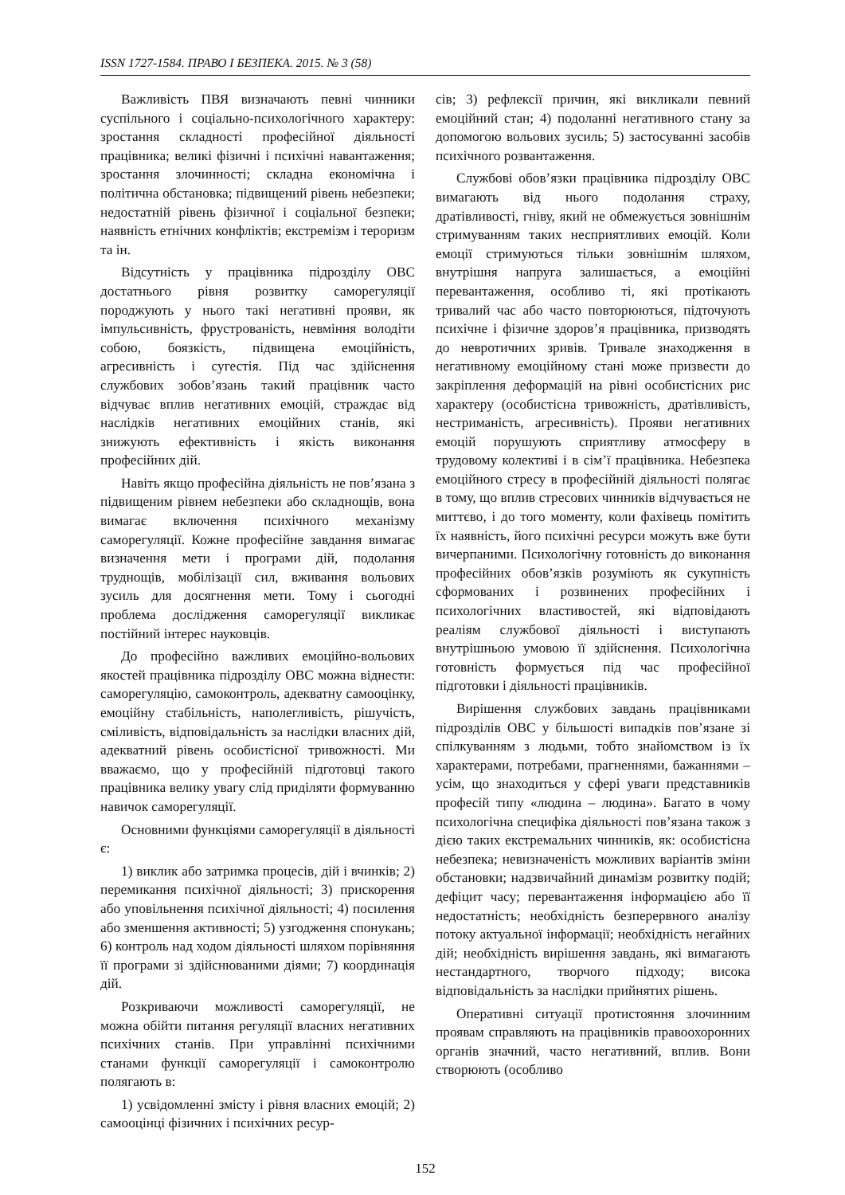ISSN 1727-1584. ПРАВО І БЕЗПЕКА. 2015. № 3 (58)
Важливість ПВЯ визначають певні чинники суспільного і соціально-психологічного характеру: зростання складності професійної діяльності працівника; великі фізичні і психічні навантаження; зростання злочинності; складна економічна і політична обстановка; підвищений рівень небезпеки; недостатній рівень фізичної і соціальної безпеки; наявність етнічних конфліктів; екстремізм і тероризм та ін.
Відсутність у працівника підрозділу ОВС достатнього рівня розвитку саморегуляції породжують у нього такі негативні прояви, як імпульсивність, фрустрованість, невміння володіти собою, боязкість, підвищена емоційність, агресивність і сугестія. Під час здійснення службових зобов’язань такий працівник часто відчуває вплив негативних емоцій, страждає від наслідків негативних емоційних станів, які знижують ефективність і якість виконання професійних дій.
Навіть якщо професійна діяльність не пов’язана з підвищеним рівнем небезпеки або складнощів, вона вимагає включення психічного механізму саморегуляції. Кожне професійне завдання вимагає визначення мети і програми дій, подолання труднощів, мобілізації сил, вживання вольових зусиль для досягнення мети. Тому і сьогодні проблема дослідження саморегуляції викликає постійний інтерес науковців.
До професійно важливих емоційно-вольових якостей працівника підрозділу ОВС можна віднести: саморегуляцію, самоконтроль, адекватну самооцінку, емоційну стабільність, наполегливість, рішучість, сміливість, відповідальність за наслідки власних дій, адекватний рівень особистісної тривожності. Ми вважаємо, що у професійній підготовці такого працівника велику увагу слід приділяти формуванню навичок саморегуляції.
Основними функціями саморегуляції в діяльності є:
1) виклик або затримка процесів, дій і вчинків; 2) перемикання психічної діяльності; 3) прискорення або уповільнення психічної діяльності; 4) посилення або зменшення активності; 5) узгодження спонукань; 6) контроль над ходом діяльності шляхом порівняння її програми зі здійснюваними діями; 7) координація дій.
Розкриваючи можливості саморегуляції, не можна обійти питання регуляції власних негативних психічних станів. При управлінні психічними станами функції саморегуляції і самоконтролю полягають в:
1) усвідомленні змісту і рівня власних емоцій; 2) самооцінці фізичних і психічних ресур-
сів; 3) рефлексії причин, які викликали певний емоційний стан; 4) подоланні негативного стану за допомогою вольових зусиль; 5) застосуванні засобів психічного розвантаження.
Службові обов’язки працівника підрозділу ОВС вимагають від нього подолання страху, дратівливості, гніву, який не обмежується зовнішнім стримуванням таких несприятливих емоцій. Коли емоції стримуються тільки зовнішнім шляхом, внутрішня напруга залишається, а емоційні перевантаження, особливо ті, які протікають тривалий час або часто повторюються, підточують психічне і фізичне здоров’я працівника, призводять до невротичних зривів. Тривале знаходження в негативному емоційному стані може призвести до закріплення деформацій на рівні особистісних рис характеру (особистісна тривожність, дратівливість, нестриманість, агресивність). Прояви негативних емоцій порушують сприятливу атмосферу в трудовому колективі і в сім’ї працівника. Небезпека емоційного стресу в професійній діяльності полягає в тому, що вплив стресових чинників відчувається не миттєво, і до того моменту, коли фахівець помітить їх наявність, його психічні ресурси можуть вже бути вичерпаними. Психологічну готовність до виконання професійних обов’язків розуміють як сукупність сформованих і розвинених професійних і психологічних властивостей, які відповідають реаліям службової діяльності і виступають внутрішньою умовою її здійснення. Психологічна готовність формується під час професійної підготовки і діяльності працівників.
Вирішення службових завдань працівниками підрозділів ОВС у більшості випадків пов’язане зі спілкуванням з людьми, тобто знайомством із їх характерами, потребами, прагненнями, бажаннями – усім, що знаходиться у сфері уваги представників професій типу «людина – людина». Багато в чому психологічна специфіка діяльності пов’язана також з дією таких екстремальних чинників, як: особистісна небезпека; невизначеність можливих варіантів зміни обстановки; надзвичайний динамізм розвитку подій; дефіцит часу; перевантаження інформацією або її недостатність; необхідність безперервного аналізу потоку актуальної інформації; необхідність негайних дій; необхідність вирішення завдань, які вимагають нестандартного, творчого підходу; висока відповідальність за наслідки прийнятих рішень.
Оперативні ситуації протистояння злочинним проявам справляють на працівників правоохоронних органів значний, часто негативний, вплив. Вони створюють (особливо
152